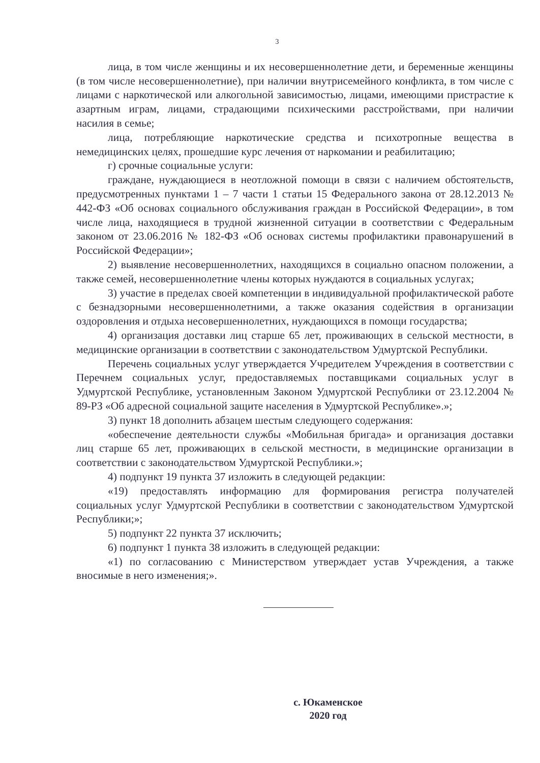3
лица, в том числе женщины и их несовершеннолетние дети, и беременные женщины (в том числе несовершеннолетние), при наличии внутрисемейного конфликта, в том числе с лицами с наркотической или алкогольной зависимостью, лицами, имеющими пристрастие к азартным играм, лицами, страдающими психическими расстройствами, при наличии насилия в семье;
лица, потребляющие наркотические средства и психотропные вещества в немедицинских целях, прошедшие курс лечения от наркомании и реабилитацию;
г) срочные социальные услуги:
граждане, нуждающиеся в неотложной помощи в связи с наличием обстоятельств, предусмотренных пунктами 1 – 7 части 1 статьи 15 Федерального закона от 28.12.2013 № 442-ФЗ «Об основах социального обслуживания граждан в Российской Федерации», в том числе лица, находящиеся в трудной жизненной ситуации в соответствии с Федеральным законом от 23.06.2016 № 182-ФЗ «Об основах системы профилактики правонарушений в Российской Федерации»;
2) выявление несовершеннолетних, находящихся в социально опасном положении, а также семей, несовершеннолетние члены которых нуждаются в социальных услугах;
3) участие в пределах своей компетенции в индивидуальной профилактической работе с безнадзорными несовершеннолетними, а также оказания содействия в организации оздоровления и отдыха несовершеннолетних, нуждающихся в помощи государства;
4) организация доставки лиц старше 65 лет, проживающих в сельской местности, в медицинские организации в соответствии с законодательством Удмуртской Республики.
Перечень социальных услуг утверждается Учредителем Учреждения в соответствии с Перечнем социальных услуг, предоставляемых поставщиками социальных услуг в Удмуртской Республике, установленным Законом Удмуртской Республики от 23.12.2004 № 89-РЗ «Об адресной социальной защите населения в Удмуртской Республике».»;
3) пункт 18 дополнить абзацем шестым следующего содержания:
«обеспечение деятельности службы «Мобильная бригада» и организация доставки лиц старше 65 лет, проживающих в сельской местности, в медицинские организации в соответствии с законодательством Удмуртской Республики.»;
4) подпункт 19 пункта 37 изложить в следующей редакции:
«19) предоставлять информацию для формирования регистра получателей социальных услуг Удмуртской Республики в соответствии с законодательством Удмуртской Республики;»;
5) подпункт 22 пункта 37 исключить;
6) подпункт 1 пункта 38 изложить в следующей редакции:
«1) по согласованию с Министерством утверждает устав Учреждения, а также вносимые в него изменения;».
с. Юкаменское
2020 год